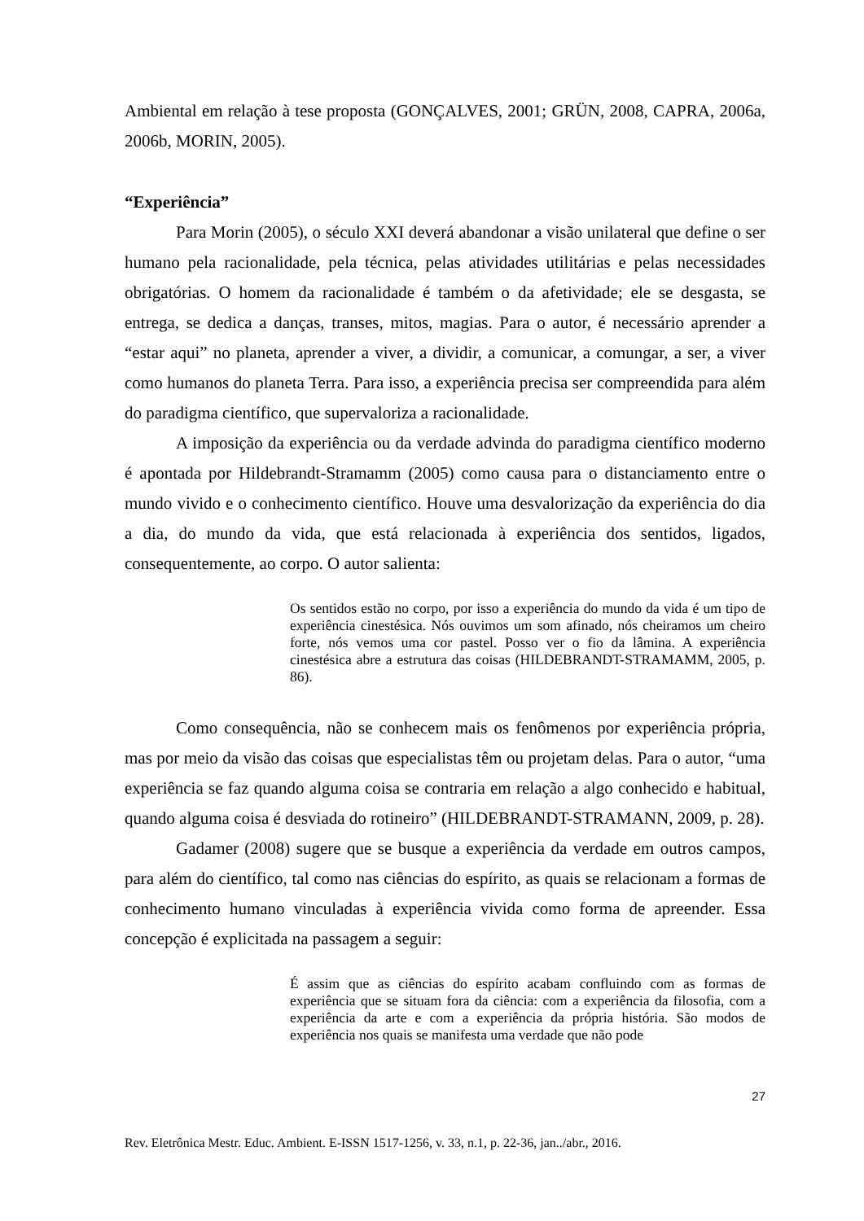Ambiental em relação à tese proposta (GONÇALVES, 2001; GRÜN, 2008, CAPRA, 2006a, 2006b, MORIN, 2005).
“Experiência”
Para Morin (2005), o século XXI deverá abandonar a visão unilateral que define o ser humano pela racionalidade, pela técnica, pelas atividades utilitárias e pelas necessidades obrigatórias. O homem da racionalidade é também o da afetividade; ele se desgasta, se entrega, se dedica a danças, transes, mitos, magias. Para o autor, é necessário aprender a “estar aqui” no planeta, aprender a viver, a dividir, a comunicar, a comungar, a ser, a viver como humanos do planeta Terra. Para isso, a experiência precisa ser compreendida para além do paradigma científico, que supervaloriza a racionalidade.
A imposição da experiência ou da verdade advinda do paradigma científico moderno é apontada por Hildebrandt-Stramamm (2005) como causa para o distanciamento entre o mundo vivido e o conhecimento científico. Houve uma desvalorização da experiência do dia a dia, do mundo da vida, que está relacionada à experiência dos sentidos, ligados, consequentemente, ao corpo. O autor salienta:
Os sentidos estão no corpo, por isso a experiência do mundo da vida é um tipo de experiência cinestésica. Nós ouvimos um som afinado, nós cheiramos um cheiro forte, nós vemos uma cor pastel. Posso ver o fio da lâmina. A experiência cinestésica abre a estrutura das coisas (HILDEBRANDT-STRAMAMM, 2005, p. 86).
Como consequência, não se conhecem mais os fenômenos por experiência própria, mas por meio da visão das coisas que especialistas têm ou projetam delas. Para o autor, “uma experiência se faz quando alguma coisa se contraria em relação a algo conhecido e habitual, quando alguma coisa é desviada do rotineiro” (HILDEBRANDT-STRAMANN, 2009, p. 28).
Gadamer (2008) sugere que se busque a experiência da verdade em outros campos, para além do científico, tal como nas ciências do espírito, as quais se relacionam a formas de conhecimento humano vinculadas à experiência vivida como forma de apreender. Essa concepção é explicitada na passagem a seguir:
É assim que as ciências do espírito acabam confluindo com as formas de experiência que se situam fora da ciência: com a experiência da filosofia, com a experiência da arte e com a experiência da própria história. São modos de experiência nos quais se manifesta uma verdade que não pode
27
Rev. Eletrônica Mestr. Educ. Ambient. E-ISSN 1517-1256, v. 33, n.1, p. 22-36, jan../abr., 2016.